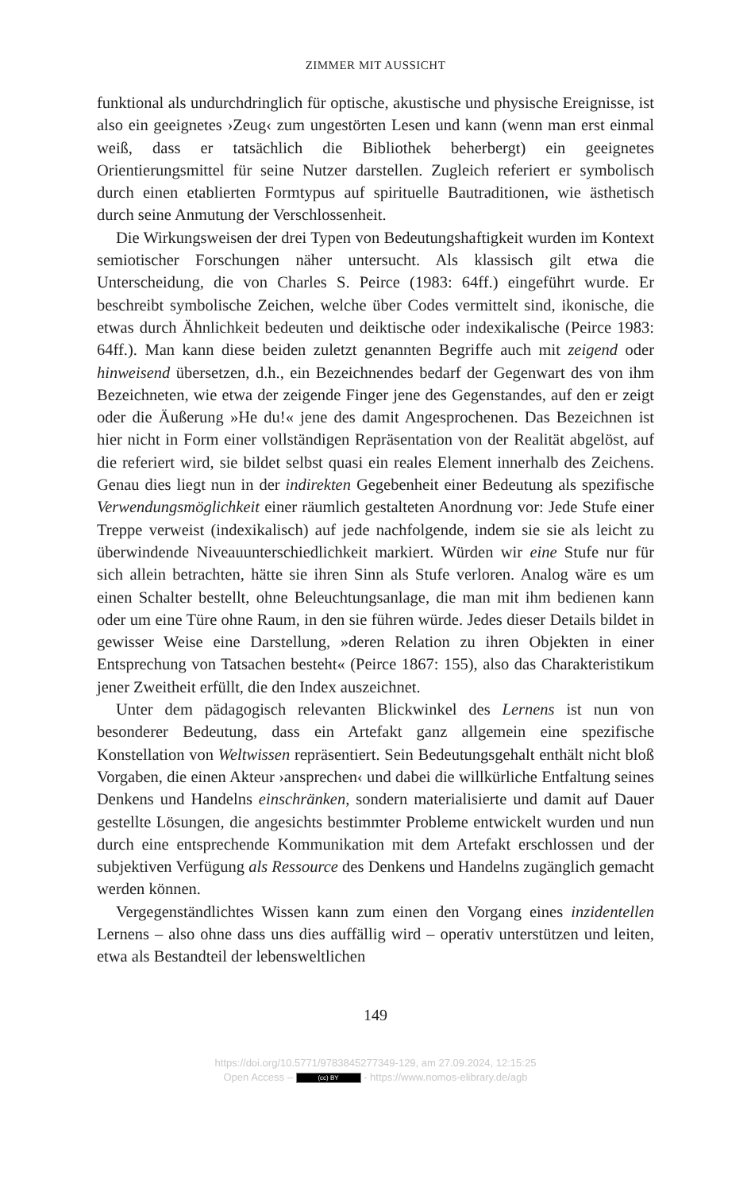ZIMMER MIT AUSSICHT
funktional als undurchdringlich für optische, akustische und physische Ereignisse, ist also ein geeignetes ›Zeug‹ zum ungestörten Lesen und kann (wenn man erst einmal weiß, dass er tatsächlich die Bibliothek beherbergt) ein geeignetes Orientierungsmittel für seine Nutzer darstellen. Zugleich referiert er symbolisch durch einen etablierten Formtypus auf spirituelle Bautraditionen, wie ästhetisch durch seine Anmutung der Verschlossenheit.
Die Wirkungsweisen der drei Typen von Bedeutungshaftigkeit wurden im Kontext semiotischer Forschungen näher untersucht. Als klassisch gilt etwa die Unterscheidung, die von Charles S. Peirce (1983: 64ff.) eingeführt wurde. Er beschreibt symbolische Zeichen, welche über Codes vermittelt sind, ikonische, die etwas durch Ähnlichkeit bedeuten und deiktische oder indexikalische (Peirce 1983: 64ff.). Man kann diese beiden zuletzt genannten Begriffe auch mit zeigend oder hinweisend übersetzen, d.h., ein Bezeichnendes bedarf der Gegenwart des von ihm Bezeichneten, wie etwa der zeigende Finger jene des Gegenstandes, auf den er zeigt oder die Äußerung »He du!« jene des damit Angesprochenen. Das Bezeichnen ist hier nicht in Form einer vollständigen Repräsentation von der Realität abgelöst, auf die referiert wird, sie bildet selbst quasi ein reales Element innerhalb des Zeichens. Genau dies liegt nun in der indirekten Gegebenheit einer Bedeutung als spezifische Verwendungsmöglichkeit einer räumlich gestalteten Anordnung vor: Jede Stufe einer Treppe verweist (indexikalisch) auf jede nachfolgende, indem sie sie als leicht zu überwindende Niveauunterschiedlichkeit markiert. Würden wir eine Stufe nur für sich allein betrachten, hätte sie ihren Sinn als Stufe verloren. Analog wäre es um einen Schalter bestellt, ohne Beleuchtungsanlage, die man mit ihm bedienen kann oder um eine Türe ohne Raum, in den sie führen würde. Jedes dieser Details bildet in gewisser Weise eine Darstellung, »deren Relation zu ihren Objekten in einer Entsprechung von Tatsachen besteht« (Peirce 1867: 155), also das Charakteristikum jener Zweitheit erfüllt, die den Index auszeichnet.
Unter dem pädagogisch relevanten Blickwinkel des Lernens ist nun von besonderer Bedeutung, dass ein Artefakt ganz allgemein eine spezifische Konstellation von Weltwissen repräsentiert. Sein Bedeutungsgehalt enthält nicht bloß Vorgaben, die einen Akteur ›ansprechen‹ und dabei die willkürliche Entfaltung seines Denkens und Handelns einschränken, sondern materialisierte und damit auf Dauer gestellte Lösungen, die angesichts bestimmter Probleme entwickelt wurden und nun durch eine entsprechende Kommunikation mit dem Artefakt erschlossen und der subjektiven Verfügung als Ressource des Denkens und Handelns zugänglich gemacht werden können.
Vergegenständlichtes Wissen kann zum einen den Vorgang eines inzidentellen Lernens – also ohne dass uns dies auffällig wird – operativ unterstützen und leiten, etwa als Bestandteil der lebensweltlichen
149
https://doi.org/10.5771/9783845277349-129, am 27.09.2024, 12:15:25
Open Access – (cc) BY - https://www.nomos-elibrary.de/agb